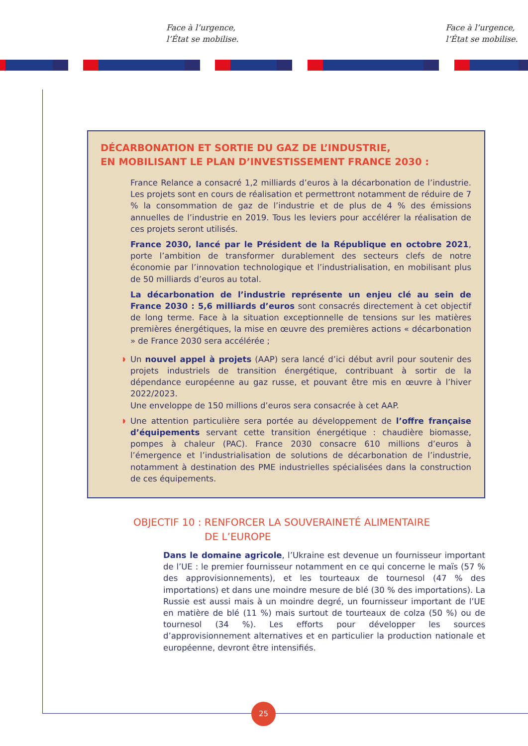Face à l’urgence,
l’État se mobilise.
Face à l’urgence,
l’État se mobilise.
DÉCARBONATION ET SORTIE DU GAZ DE L’INDUSTRIE,
EN MOBILISANT LE PLAN D’INVESTISSEMENT FRANCE 2030 :
France Relance a consacré 1,2 milliards d’euros à la décarbonation de l’industrie. Les projets sont en cours de réalisation et permettront notamment de réduire de 7 % la consommation de gaz de l’industrie et de plus de 4 % des émissions annuelles de l’industrie en 2019. Tous les leviers pour accélérer la réalisation de ces projets seront utilisés.
France 2030, lancé par le Président de la République en octobre 2021, porte l’ambition de transformer durablement des secteurs clefs de notre économie par l’innovation technologique et l’industrialisation, en mobilisant plus de 50 milliards d’euros au total.
La décarbonation de l’industrie représente un enjeu clé au sein de France 2030 : 5,6 milliards d’euros sont consacrés directement à cet objectif de long terme. Face à la situation exceptionnelle de tensions sur les matières premières énergétiques, la mise en œuvre des premières actions « décarbonation » de France 2030 sera accélérée ;
◗ Un nouvel appel à projets (AAP) sera lancé d’ici début avril pour soutenir des projets industriels de transition énergétique, contribuant à sortir de la dépendance européenne au gaz russe, et pouvant être mis en œuvre à l’hiver 2022/2023.
Une enveloppe de 150 millions d’euros sera consacrée à cet AAP.
◗ Une attention particulière sera portée au développement de l’offre française d’équipements servant cette transition énergétique : chaudière biomasse, pompes à chaleur (PAC). France 2030 consacre 610 millions d’euros à l’émergence et l’industrialisation de solutions de décarbonation de l’industrie, notamment à destination des PME industrielles spécialisées dans la construction de ces équipements.
OBJECTIF 10 : RENFORCER LA SOUVERAINETÉ ALIMENTAIRE
DE L’EUROPE
Dans le domaine agricole, l’Ukraine est devenue un fournisseur important de l’UE : le premier fournisseur notamment en ce qui concerne le maïs (57 % des approvisionnements), et les tourteaux de tournesol (47 % des importations) et dans une moindre mesure de blé (30 % des importations). La Russie est aussi mais à un moindre degré, un fournisseur important de l’UE en matière de blé (11 %) mais surtout de tourteaux de colza (50 %) ou de tournesol (34 %). Les efforts pour développer les sources d’approvisionnement alternatives et en particulier la production nationale et européenne, devront être intensifiés.
25